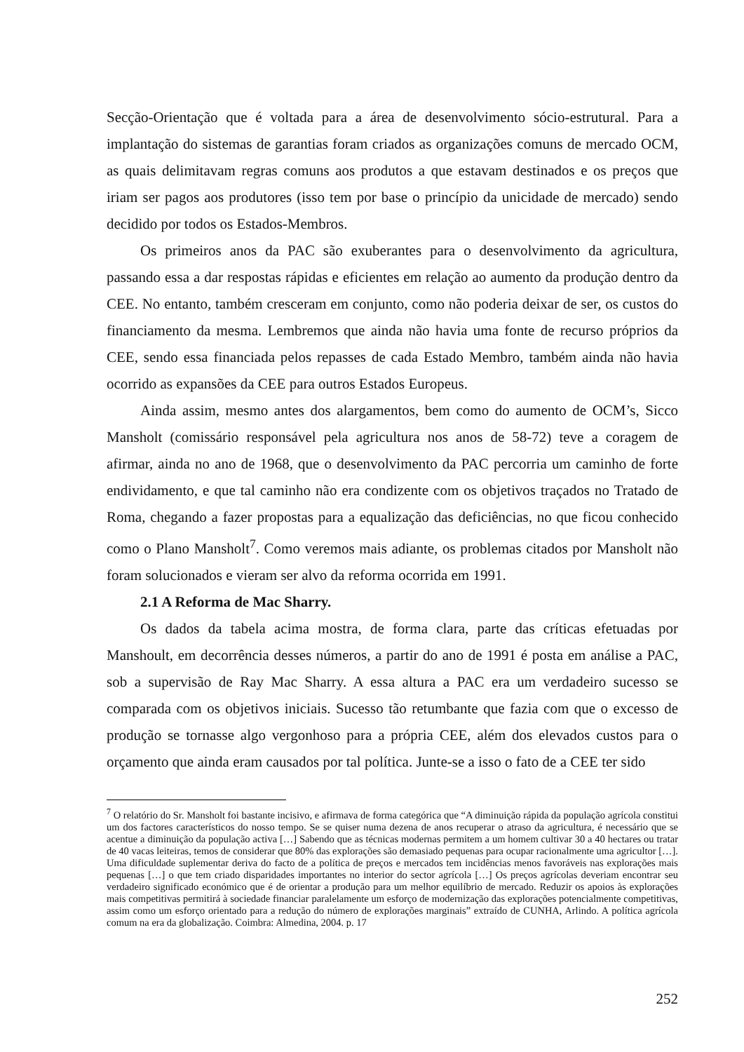Secção-Orientação que é voltada para a área de desenvolvimento sócio-estrutural. Para a implantação do sistemas de garantias foram criados as organizações comuns de mercado OCM, as quais delimitavam regras comuns aos produtos a que estavam destinados e os preços que iriam ser pagos aos produtores (isso tem por base o princípio da unicidade de mercado) sendo decidido por todos os Estados-Membros.
Os primeiros anos da PAC são exuberantes para o desenvolvimento da agricultura, passando essa a dar respostas rápidas e eficientes em relação ao aumento da produção dentro da CEE. No entanto, também cresceram em conjunto, como não poderia deixar de ser, os custos do financiamento da mesma. Lembremos que ainda não havia uma fonte de recurso próprios da CEE, sendo essa financiada pelos repasses de cada Estado Membro, também ainda não havia ocorrido as expansões da CEE para outros Estados Europeus.
Ainda assim, mesmo antes dos alargamentos, bem como do aumento de OCM’s, Sicco Mansholt (comissário responsável pela agricultura nos anos de 58-72) teve a coragem de afirmar, ainda no ano de 1968, que o desenvolvimento da PAC percorria um caminho de forte endividamento, e que tal caminho não era condizente com os objetivos traçados no Tratado de Roma, chegando a fazer propostas para a equalização das deficiências, no que ficou conhecido como o Plano Mansholt<sup>7</sup>. Como veremos mais adiante, os problemas citados por Mansholt não foram solucionados e vieram ser alvo da reforma ocorrida em 1991.
2.1 A Reforma de Mac Sharry.
Os dados da tabela acima mostra, de forma clara, parte das críticas efetuadas por Manshoult, em decorrência desses números, a partir do ano de 1991 é posta em análise a PAC, sob a supervisão de Ray Mac Sharry. A essa altura a PAC era um verdadeiro sucesso se comparada com os objetivos iniciais. Sucesso tão retumbante que fazia com que o excesso de produção se tornasse algo vergonhoso para a própria CEE, além dos elevados custos para o orçamento que ainda eram causados por tal política. Junte-se a isso o fato de a CEE ter sido
<sup>7</sup> O relatório do Sr. Mansholt foi bastante incisivo, e afirmava de forma categórica que “A diminuição rápida da população agrícola constitui um dos factores característicos do nosso tempo. Se se quiser numa dezena de anos recuperar o atraso da agricultura, é necessário que se acentue a diminuição da população activa […] Sabendo que as técnicas modernas permitem a um homem cultivar 30 a 40 hectares ou tratar de 40 vacas leiteiras, temos de considerar que 80% das explorações são demasiado pequenas para ocupar racionalmente uma agricultor […]. Uma dificuldade suplementar deriva do facto de a política de preços e mercados tem incidências menos favoráveis nas explorações mais pequenas […] o que tem criado disparidades importantes no interior do sector agrícola […] Os preços agrícolas deveriam encontrar seu verdadeiro significado económico que é de orientar a produção para um melhor equilíbrio de mercado. Reduzir os apoios às explorações mais competitivas permitirá à sociedade financiar paralelamente um esforço de modernização das explorações potencialmente competitivas, assim como um esforço orientado para a redução do número de explorações marginais” extraído de CUNHA, Arlindo. A política agrícola comum na era da globalização. Coimbra: Almedina, 2004. p. 17
252